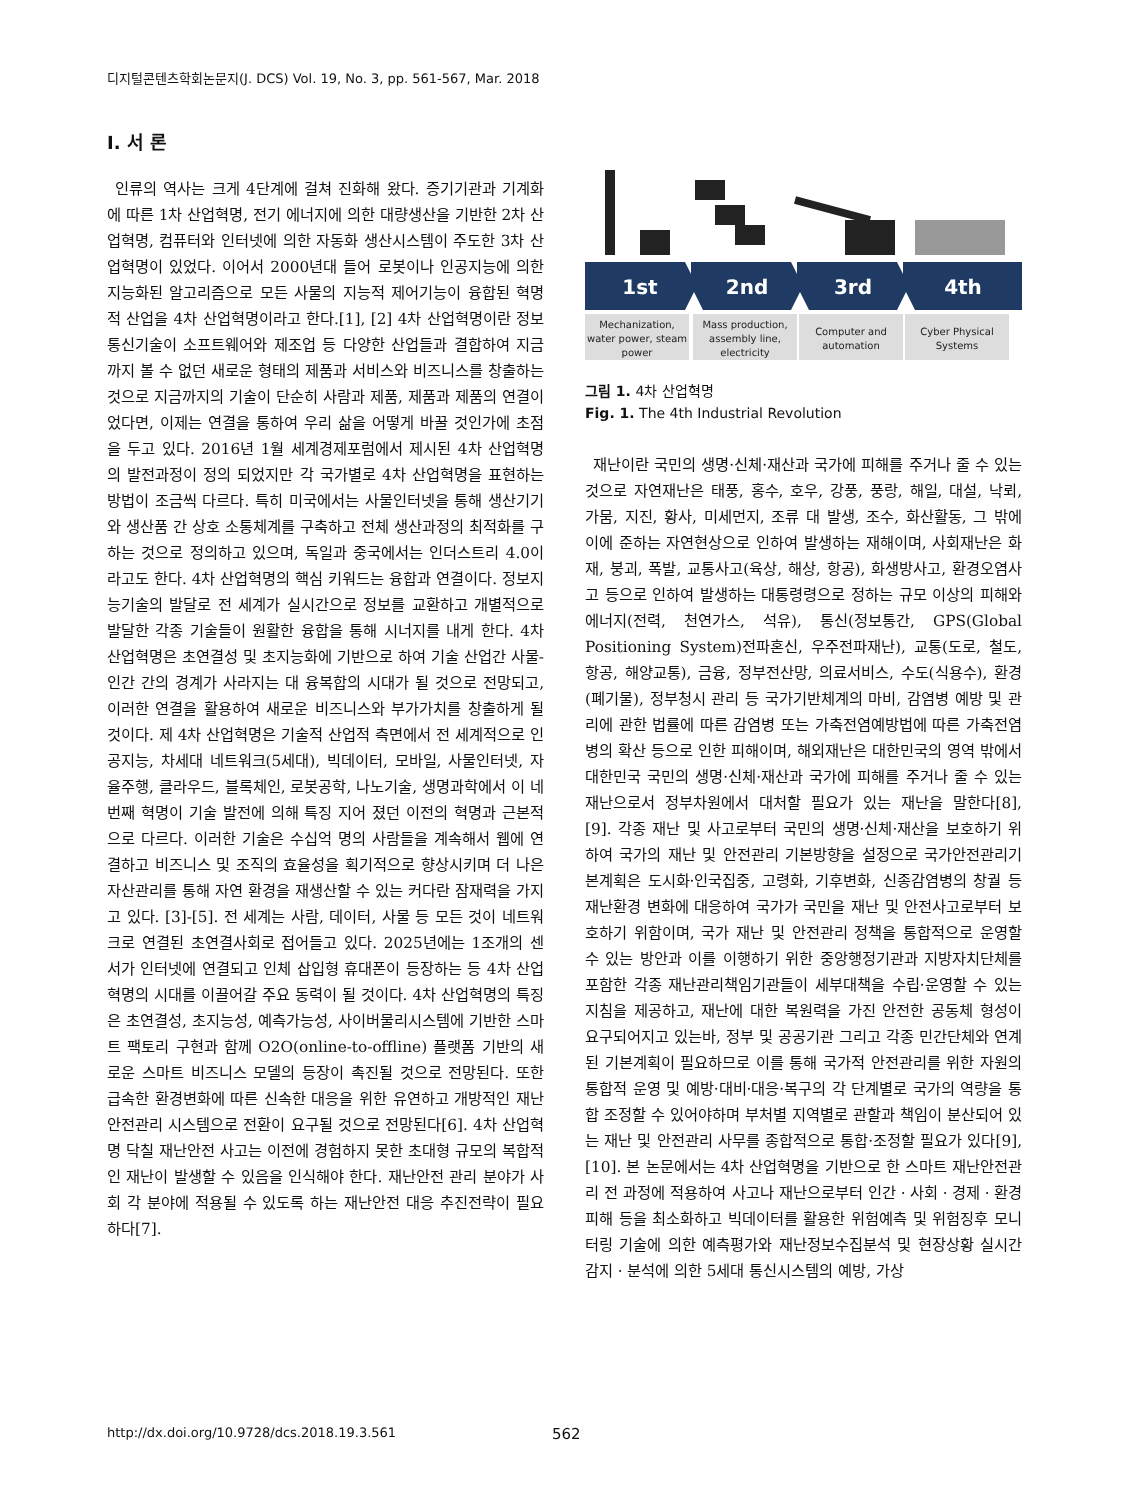디지털콘텐츠학회논문지(J. DCS) Vol. 19, No. 3, pp. 561-567, Mar. 2018
Ⅰ. 서 론
인류의 역사는 크게 4단계에 걸쳐 진화해 왔다. 증기기관과 기계화에 따른 1차 산업혁명, 전기 에너지에 의한 대량생산을 기반한 2차 산업혁명, 컴퓨터와 인터넷에 의한 자동화 생산시스템이 주도한 3차 산업혁명이 있었다. 이어서 2000년대 들어 로봇이나 인공지능에 의한 지능화된 알고리즘으로 모든 사물의 지능적 제어기능이 융합된 혁명적 산업을 4차 산업혁명이라고 한다.[1], [2] 4차 산업혁명이란 정보통신기술이 소프트웨어와 제조업 등 다양한 산업들과 결합하여 지금까지 볼 수 없던 새로운 형태의 제품과 서비스와 비즈니스를 창출하는 것으로 지금까지의 기술이 단순히 사람과 제품, 제품과 제품의 연결이었다면, 이제는 연결을 통하여 우리 삶을 어떻게 바꿀 것인가에 초점을 두고 있다. 2016년 1월 세계경제포럼에서 제시된 4차 산업혁명의 발전과정이 정의 되었지만 각 국가별로 4차 산업혁명을 표현하는 방법이 조금씩 다르다. 특히 미국에서는 사물인터넷을 통해 생산기기와 생산품 간 상호 소통체계를 구축하고 전체 생산과정의 최적화를 구하는 것으로 정의하고 있으며, 독일과 중국에서는 인더스트리 4.0이라고도 한다. 4차 산업혁명의 핵심 키워드는 융합과 연결이다. 정보지능기술의 발달로 전 세계가 실시간으로 정보를 교환하고 개별적으로 발달한 각종 기술들이 원활한 융합을 통해 시너지를 내게 한다. 4차 산업혁명은 초연결성 및 초지능화에 기반으로 하여 기술 산업간 사물-인간 간의 경계가 사라지는 대 융복합의 시대가 될 것으로 전망되고, 이러한 연결을 활용하여 새로운 비즈니스와 부가가치를 창출하게 될 것이다. 제 4차 산업혁명은 기술적 산업적 측면에서 전 세계적으로 인공지능, 차세대 네트워크(5세대), 빅데이터, 모바일, 사물인터넷, 자율주행, 클라우드, 블록체인, 로봇공학, 나노기술, 생명과학에서 이 네 번째 혁명이 기술 발전에 의해 특징 지어 졌던 이전의 혁명과 근본적으로 다르다. 이러한 기술은 수십억 명의 사람들을 계속해서 웹에 연결하고 비즈니스 및 조직의 효율성을 획기적으로 향상시키며 더 나은 자산관리를 통해 자연 환경을 재생산할 수 있는 커다란 잠재력을 가지고 있다. [3]-[5]. 전 세계는 사람, 데이터, 사물 등 모든 것이 네트워크로 연결된 초연결사회로 접어들고 있다. 2025년에는 1조개의 센서가 인터넷에 연결되고 인체 삽입형 휴대폰이 등장하는 등 4차 산업혁명의 시대를 이끌어갈 주요 동력이 될 것이다. 4차 산업혁명의 특징은 초연결성, 초지능성, 예측가능성, 사이버물리시스템에 기반한 스마트 팩토리 구현과 함께 O2O(online-to-offline) 플랫폼 기반의 새로운 스마트 비즈니스 모델의 등장이 촉진될 것으로 전망된다. 또한 급속한 환경변화에 따른 신속한 대응을 위한 유연하고 개방적인 재난안전관리 시스템으로 전환이 요구될 것으로 전망된다[6]. 4차 산업혁명 닥칠 재난안전 사고는 이전에 경험하지 못한 초대형 규모의 복합적인 재난이 발생할 수 있음을 인식해야 한다. 재난안전 관리 분야가 사회 각 분야에 적용될 수 있도록 하는 재난안전 대응 추진전략이 필요하다[7].
1st
2nd
3rd
4th
Mechanization,
water power, steam
power
Mass production,
assembly line,
electricity
Computer and
automation
Cyber Physical
Systems
그림 1. 4차 산업혁명
Fig. 1. The 4th Industrial Revolution
재난이란 국민의 생명·신체·재산과 국가에 피해를 주거나 줄 수 있는 것으로 자연재난은 태풍, 홍수, 호우, 강풍, 풍랑, 해일, 대설, 낙뢰, 가뭄, 지진, 황사, 미세먼지, 조류 대 발생, 조수, 화산활동, 그 밖에 이에 준하는 자연현상으로 인하여 발생하는 재해이며, 사회재난은 화재, 붕괴, 폭발, 교통사고(육상, 해상, 항공), 화생방사고, 환경오염사고 등으로 인하여 발생하는 대통령령으로 정하는 규모 이상의 피해와 에너지(전력, 천연가스, 석유), 통신(정보통간, GPS(Global Positioning System)전파혼신, 우주전파재난), 교통(도로, 철도, 항공, 해양교통), 금융, 정부전산망, 의료서비스, 수도(식용수), 환경(폐기물), 정부청시 관리 등 국가기반체계의 마비, 감염병 예방 및 관리에 관한 법률에 따른 감염병 또는 가축전염예방법에 따른 가축전염병의 확산 등으로 인한 피해이며, 해외재난은 대한민국의 영역 밖에서 대한민국 국민의 생명·신체·재산과 국가에 피해를 주거나 줄 수 있는 재난으로서 정부차원에서 대처할 필요가 있는 재난을 말한다[8], [9]. 각종 재난 및 사고로부터 국민의 생명·신체·재산을 보호하기 위하여 국가의 재난 및 안전관리 기본방향을 설정으로 국가안전관리기본계획은 도시화·인국집중, 고령화, 기후변화, 신종감염병의 창궐 등 재난환경 변화에 대응하여 국가가 국민을 재난 및 안전사고로부터 보호하기 위함이며, 국가 재난 및 안전관리 정책을 통합적으로 운영할 수 있는 방안과 이를 이행하기 위한 중앙행정기관과 지방자치단체를 포함한 각종 재난관리책임기관들이 세부대책을 수립·운영할 수 있는 지침을 제공하고, 재난에 대한 복원력을 가진 안전한 공동체 형성이 요구되어지고 있는바, 정부 및 공공기관 그리고 각종 민간단체와 연계된 기본계획이 필요하므로 이를 통해 국가적 안전관리를 위한 자원의 통합적 운영 및 예방·대비·대응·복구의 각 단계별로 국가의 역량을 통합 조정할 수 있어야하며 부처별 지역별로 관할과 책임이 분산되어 있는 재난 및 안전관리 사무를 종합적으로 통합·조정할 필요가 있다[9], [10]. 본 논문에서는 4차 산업혁명을 기반으로 한 스마트 재난안전관리 전 과정에 적용하여 사고나 재난으로부터 인간ㆍ사회ㆍ경제ㆍ환경 피해 등을 최소화하고 빅데이터를 활용한 위험예측 및 위험징후 모니터링 기술에 의한 예측평가와 재난정보수집분석 및 현장상황 실시간 감지ㆍ분석에 의한 5세대 통신시스템의 예방, 가상
http://dx.doi.org/10.9728/dcs.2018.19.3.561 562